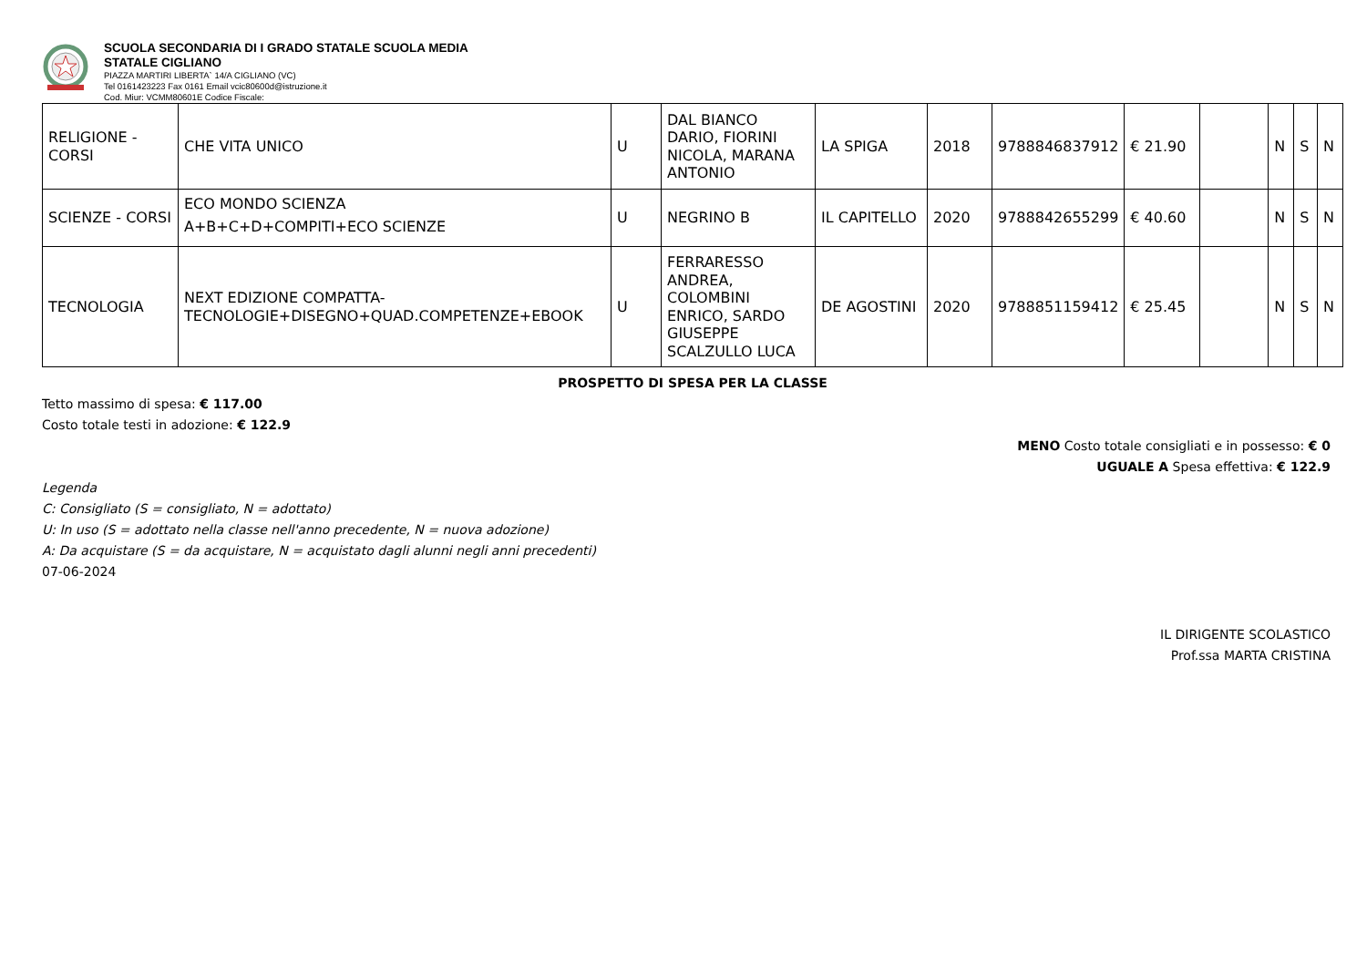SCUOLA SECONDARIA DI I GRADO STATALE SCUOLA MEDIA
STATALE CIGLIANO
PIAZZA MARTIRI LIBERTA` 14/A CIGLIANO (VC)
Tel 0161423223 Fax 0161 Email vcic80600d@istruzione.it
Cod. Miur: VCMM80601E Codice Fiscale:
| RELIGIONE - CORSI | CHE VITA UNICO | U | DAL BIANCO DARIO, FIORINI NICOLA, MARANA ANTONIO | LA SPIGA | 2018 | 9788846837912 | € 21.90 | | N | S | N |
| SCIENZE - CORSI | ECO MONDO SCIENZA A+B+C+D+COMPITI+ECO SCIENZE | U | NEGRINO B | IL CAPITELLO | 2020 | 9788842655299 | € 40.60 | | N | S | N |
| TECNOLOGIA | NEXT EDIZIONE COMPATTA-TECNOLOGIE+DISEGNO+QUAD.COMPETENZE+EBOOK | U | FERRARESSO ANDREA, COLOMBINI ENRICO, SARDO GIUSEPPE SCALZULLO LUCA | DE AGOSTINI | 2020 | 9788851159412 | € 25.45 | | N | S | N |
PROSPETTO DI SPESA PER LA CLASSE
Tetto massimo di spesa: € 117.00
Costo totale testi in adozione: € 122.9
MENO Costo totale consigliati e in possesso: € 0
UGUALE A Spesa effettiva: € 122.9
Legenda
C: Consigliato (S = consigliato, N = adottato)
U: In uso (S = adottato nella classe nell'anno precedente, N = nuova adozione)
A: Da acquistare (S = da acquistare, N = acquistato dagli alunni negli anni precedenti)
07-06-2024
IL DIRIGENTE SCOLASTICO
Prof.ssa MARTA CRISTINA